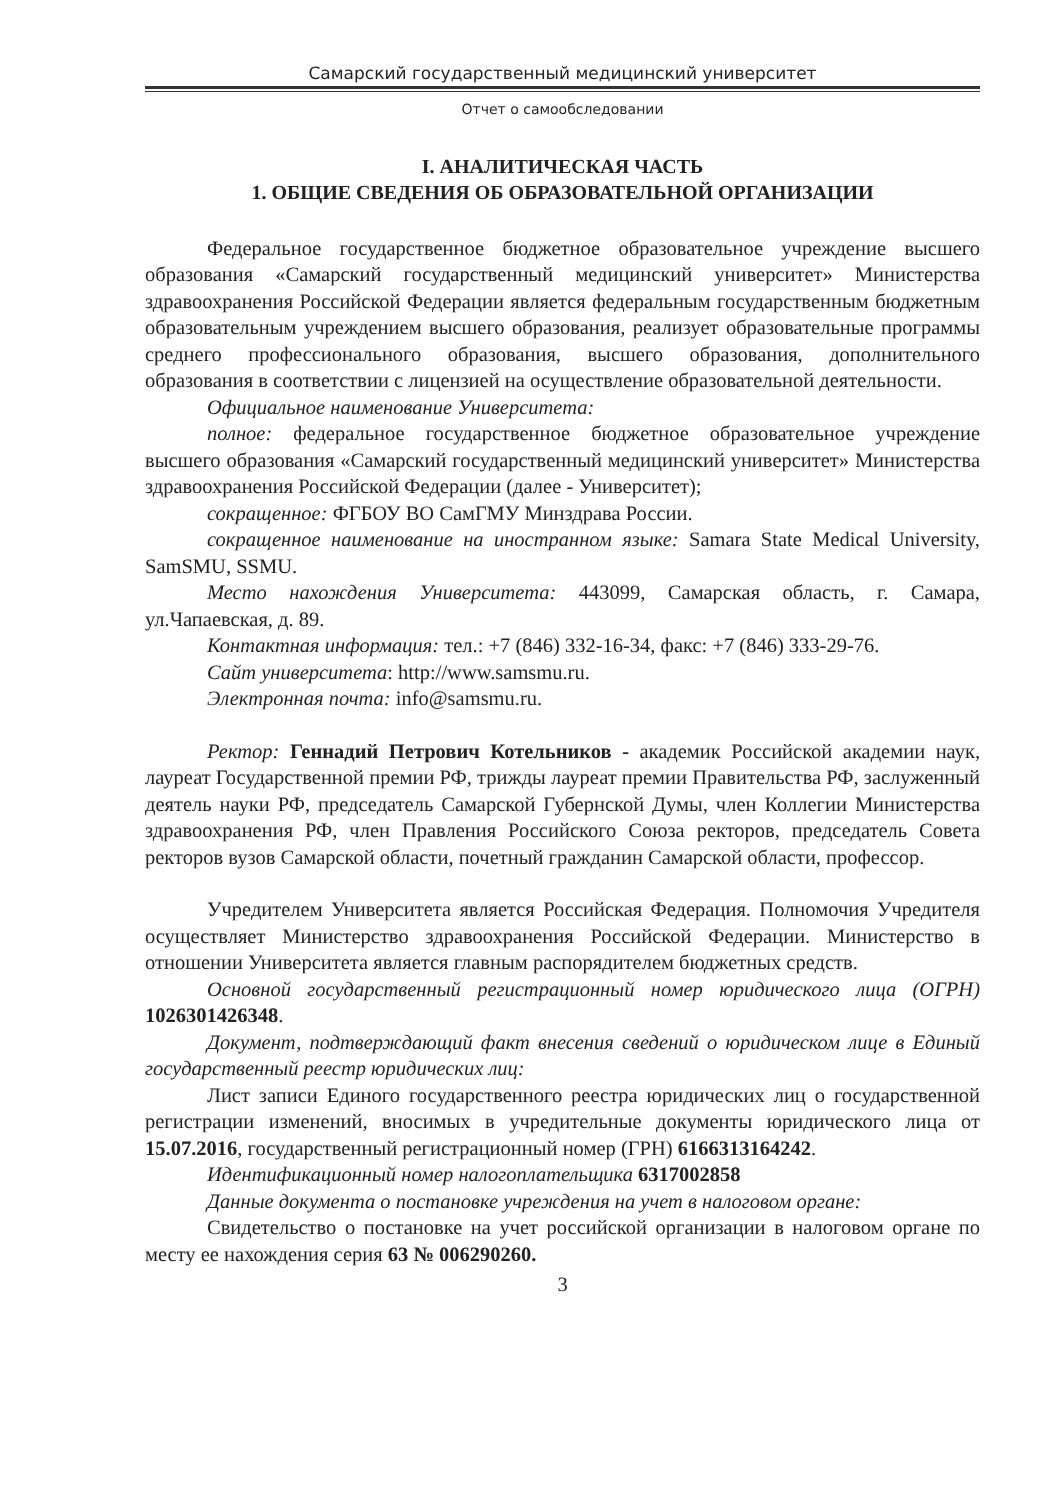Самарский государственный медицинский университет
Отчет о самообследовании
I. АНАЛИТИЧЕСКАЯ ЧАСТЬ
1. ОБЩИЕ СВЕДЕНИЯ ОБ ОБРАЗОВАТЕЛЬНОЙ ОРГАНИЗАЦИИ
Федеральное государственное бюджетное образовательное учреждение высшего образования «Самарский государственный медицинский университет» Министерства здравоохранения Российской Федерации является федеральным государственным бюджетным образовательным учреждением высшего образования, реализует образовательные программы среднего профессионального образования, высшего образования, дополнительного образования в соответствии с лицензией на осуществление образовательной деятельности.
Официальное наименование Университета:
полное: федеральное государственное бюджетное образовательное учреждение высшего образования «Самарский государственный медицинский университет» Министерства здравоохранения Российской Федерации (далее - Университет);
сокращенное: ФГБОУ ВО СамГМУ Минздрава России.
сокращенное наименование на иностранном языке: Samara State Medical University, SamSMU, SSMU.
Место нахождения Университета: 443099, Самарская область, г. Самара, ул.Чапаевская, д. 89.
Контактная информация: тел.: +7 (846) 332-16-34, факс: +7 (846) 333-29-76.
Сайт университета: http://www.samsmu.ru.
Электронная почта: info@samsmu.ru.
Ректор: Геннадий Петрович Котельников - академик Российской академии наук, лауреат Государственной премии РФ, трижды лауреат премии Правительства РФ, заслуженный деятель науки РФ, председатель Самарской Губернской Думы, член Коллегии Министерства здравоохранения РФ, член Правления Российского Союза ректоров, председатель Совета ректоров вузов Самарской области, почетный гражданин Самарской области, профессор.
Учредителем Университета является Российская Федерация. Полномочия Учредителя осуществляет Министерство здравоохранения Российской Федерации. Министерство в отношении Университета является главным распорядителем бюджетных средств.
Основной государственный регистрационный номер юридического лица (ОГРН) 1026301426348.
Документ, подтверждающий факт внесения сведений о юридическом лице в Единый государственный реестр юридических лиц:
Лист записи Единого государственного реестра юридических лиц о государственной регистрации изменений, вносимых в учредительные документы юридического лица от 15.07.2016, государственный регистрационный номер (ГРН) 6166313164242.
Идентификационный номер налогоплательщика 6317002858
Данные документа о постановке учреждения на учет в налоговом органе:
Свидетельство о постановке на учет российской организации в налоговом органе по месту ее нахождения серия 63 № 006290260.
3